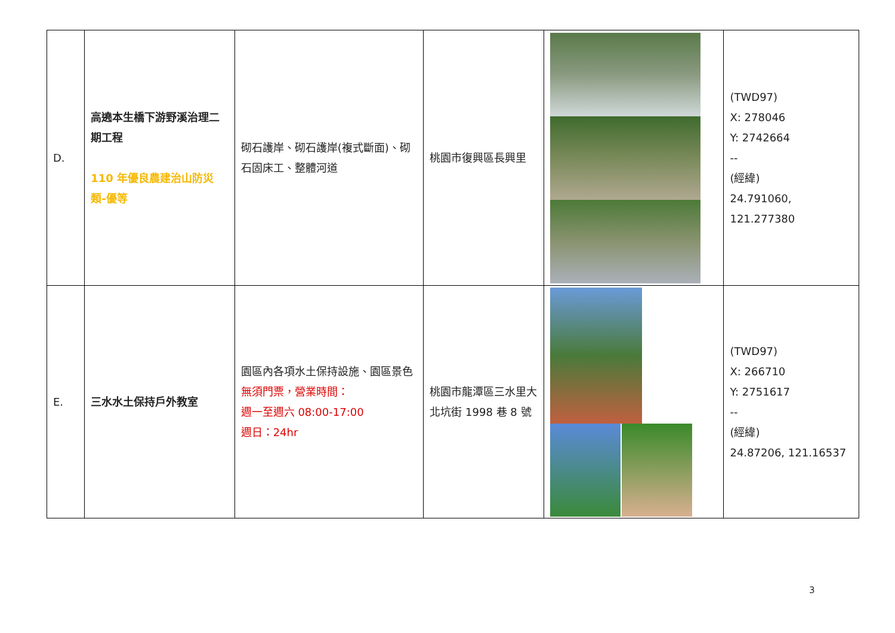| D. | 高遶本生橋下游野溪治理二期工程 110 年優良農建治山防災類-優等 | 砌石護岸、砌石護岸(複式斷面)、砌石固床工、整體河道 | 桃園市復興區長興里 | | (TWD97) X: 278046 Y: 2742664 -- (經緯) 24.791060, 121.277380 |
| E. | 三水水土保持戶外教室 | 園區內各項水土保持設施、園區景色 無須門票，營業時間： 週一至週六 08:00-17:00 週日：24hr | 桃園市龍潭區三水里大北坑街 1998 巷 8 號 | | (TWD97) X: 266710 Y: 2751617 -- (經緯) 24.87206, 121.16537 |
3